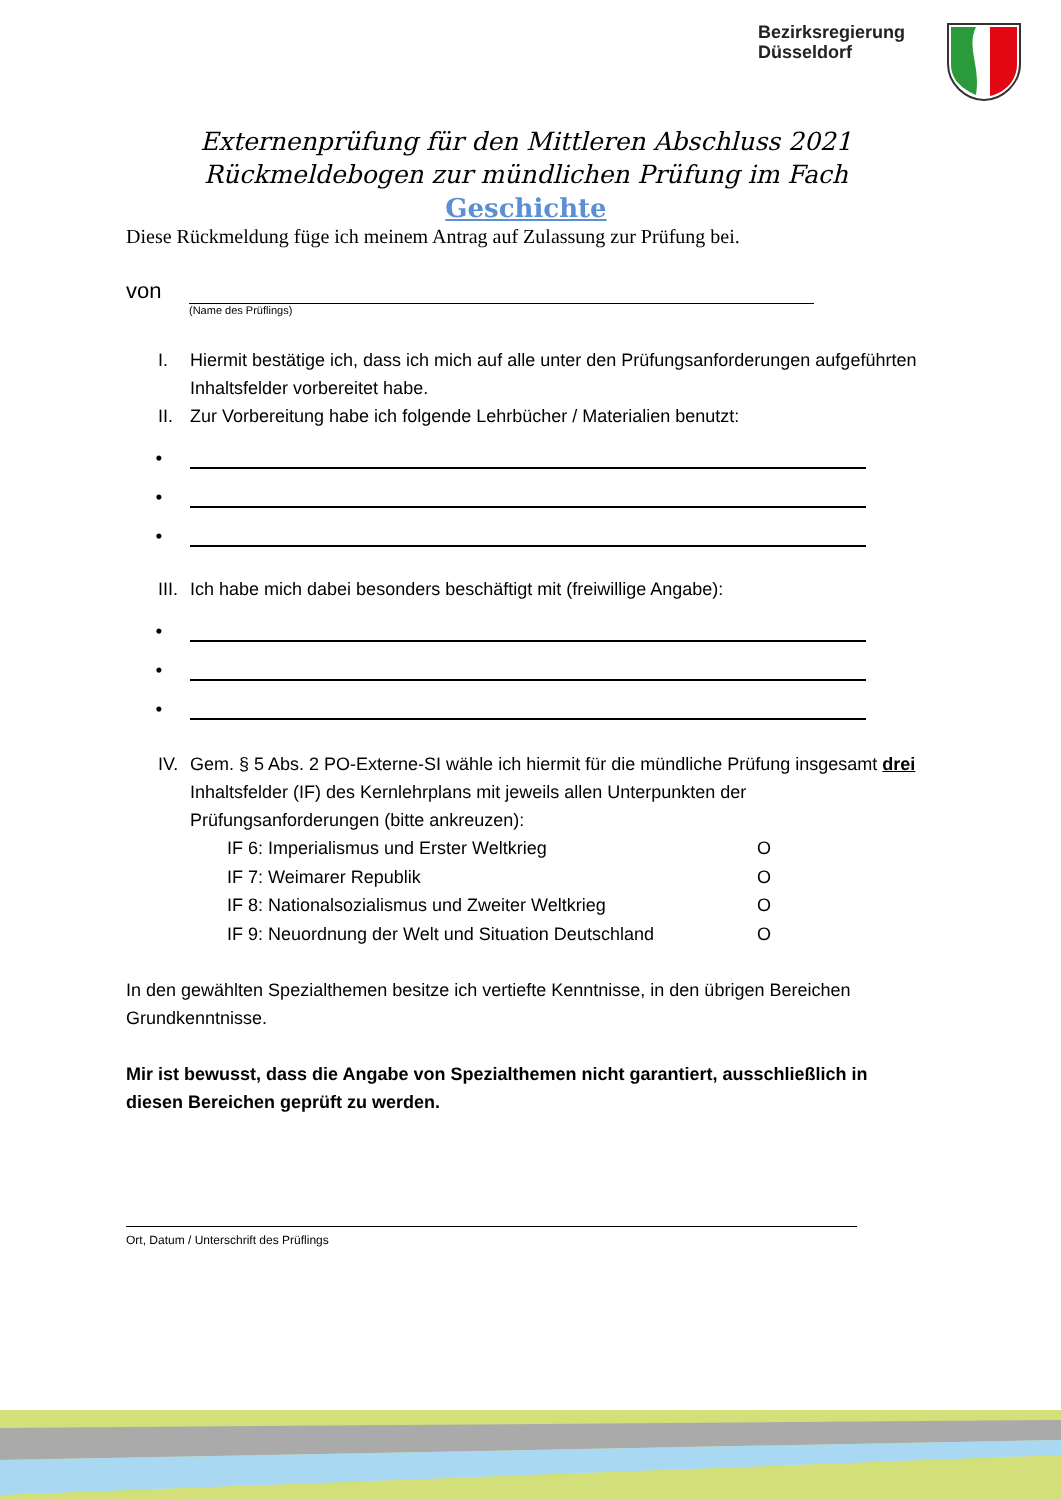Bezirksregierung
Düsseldorf
Externenprüfung für den Mittleren Abschluss 2021
Rückmeldebogen zur mündlichen Prüfung im Fach
Geschichte
Diese Rückmeldung füge ich meinem Antrag auf Zulassung zur Prüfung bei.
von
(Name des Prüflings)
I. Hiermit bestätige ich, dass ich mich auf alle unter den Prüfungsanforderungen aufgeführten Inhaltsfelder vorbereitet habe.
II. Zur Vorbereitung habe ich folgende Lehrbücher / Materialien benutzt:
•
•
•
III. Ich habe mich dabei besonders beschäftigt mit (freiwillige Angabe):
•
•
•
IV. Gem. § 5 Abs. 2 PO-Externe-SI wähle ich hiermit für die mündliche Prüfung insgesamt drei Inhaltsfelder (IF) des Kernlehrplans mit jeweils allen Unterpunkten der Prüfungsanforderungen (bitte ankreuzen):
IF 6: Imperialismus und Erster Weltkrieg O
IF 7: Weimarer Republik O
IF 8: Nationalsozialismus und Zweiter Weltkrieg O
IF 9: Neuordnung der Welt und Situation Deutschland O
In den gewählten Spezialthemen besitze ich vertiefte Kenntnisse, in den übrigen Bereichen Grundkenntnisse.
Mir ist bewusst, dass die Angabe von Spezialthemen nicht garantiert, ausschließlich in diesen Bereichen geprüft zu werden.
Ort, Datum / Unterschrift des Prüflings